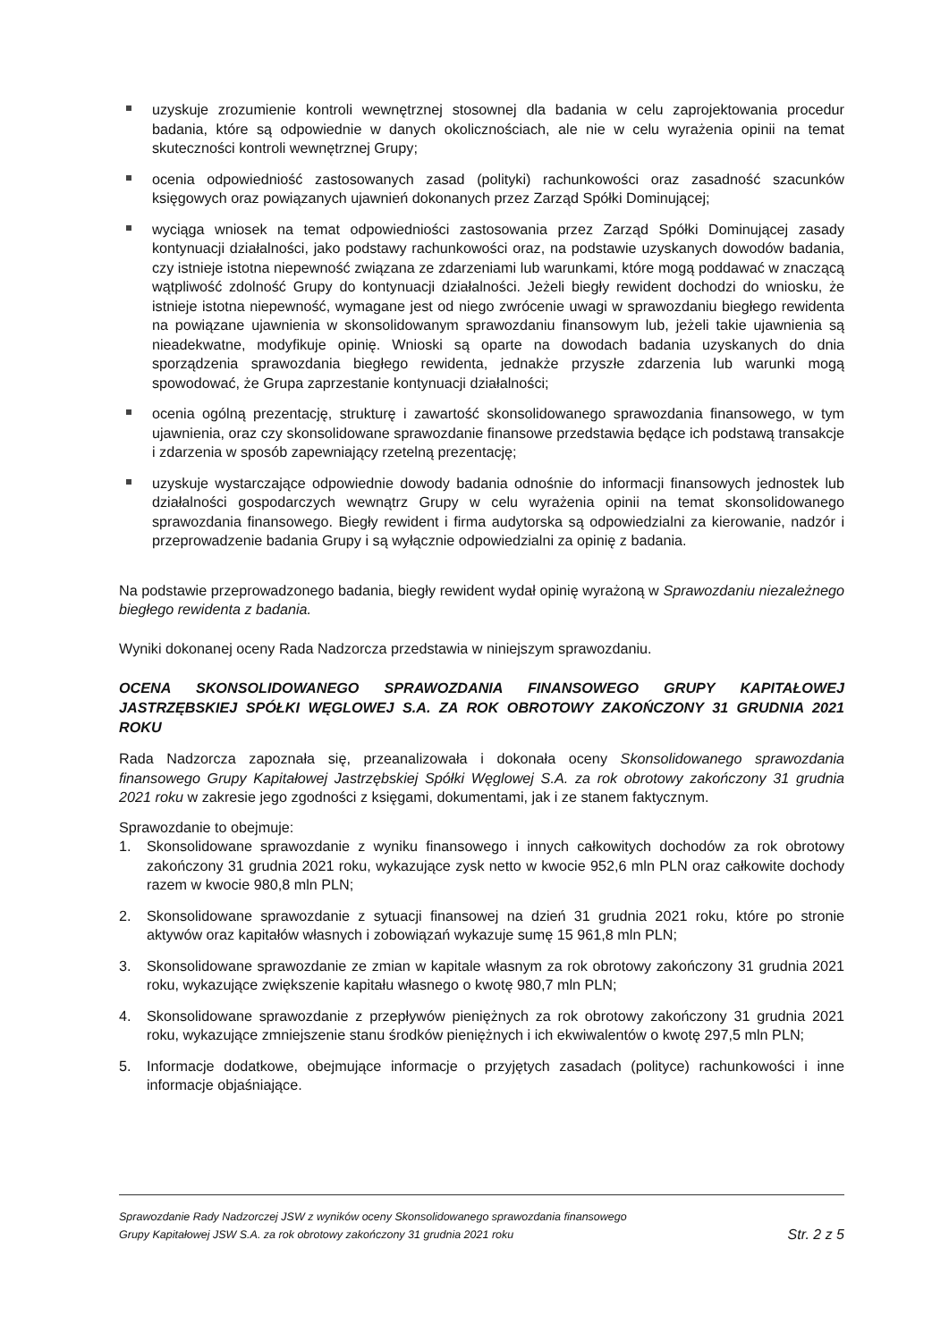uzyskuje zrozumienie kontroli wewnętrznej stosownej dla badania w celu zaprojektowania procedur badania, które są odpowiednie w danych okolicznościach, ale nie w celu wyrażenia opinii na temat skuteczności kontroli wewnętrznej Grupy;
ocenia odpowiedniość zastosowanych zasad (polityki) rachunkowości oraz zasadność szacunków księgowych oraz powiązanych ujawnień dokonanych przez Zarząd Spółki Dominującej;
wyciąga wniosek na temat odpowiedniości zastosowania przez Zarząd Spółki Dominującej zasady kontynuacji działalności, jako podstawy rachunkowości oraz, na podstawie uzyskanych dowodów badania, czy istnieje istotna niepewność związana ze zdarzeniami lub warunkami, które mogą poddawać w znaczącą wątpliwość zdolność Grupy do kontynuacji działalności. Jeżeli biegły rewident dochodzi do wniosku, że istnieje istotna niepewność, wymagane jest od niego zwrócenie uwagi w sprawozdaniu biegłego rewidenta na powiązane ujawnienia w skonsolidowanym sprawozdaniu finansowym lub, jeżeli takie ujawnienia są nieadekwatne, modyfikuje opinię. Wnioski są oparte na dowodach badania uzyskanych do dnia sporządzenia sprawozdania biegłego rewidenta, jednakże przyszłe zdarzenia lub warunki mogą spowodować, że Grupa zaprzestanie kontynuacji działalności;
ocenia ogólną prezentację, strukturę i zawartość skonsolidowanego sprawozdania finansowego, w tym ujawnienia, oraz czy skonsolidowane sprawozdanie finansowe przedstawia będące ich podstawą transakcje i zdarzenia w sposób zapewniający rzetelną prezentację;
uzyskuje wystarczające odpowiednie dowody badania odnośnie do informacji finansowych jednostek lub działalności gospodarczych wewnątrz Grupy w celu wyrażenia opinii na temat skonsolidowanego sprawozdania finansowego. Biegły rewident i firma audytorska są odpowiedzialni za kierowanie, nadzór i przeprowadzenie badania Grupy i są wyłącznie odpowiedzialni za opinię z badania.
Na podstawie przeprowadzonego badania, biegły rewident wydał opinię wyrażoną w Sprawozdaniu niezależnego biegłego rewidenta z badania.
Wyniki dokonanej oceny Rada Nadzorcza przedstawia w niniejszym sprawozdaniu.
OCENA SKONSOLIDOWANEGO SPRAWOZDANIA FINANSOWEGO GRUPY KAPITAŁOWEJ JASTRZĘBSKIEJ SPÓŁKI WĘGLOWEJ S.A. ZA ROK OBROTOWY ZAKOŃCZONY 31 GRUDNIA 2021 ROKU
Rada Nadzorcza zapoznała się, przeanalizowała i dokonała oceny Skonsolidowanego sprawozdania finansowego Grupy Kapitałowej Jastrzębskiej Spółki Węglowej S.A. za rok obrotowy zakończony 31 grudnia 2021 roku w zakresie jego zgodności z księgami, dokumentami, jak i ze stanem faktycznym.
Sprawozdanie to obejmuje:
1. Skonsolidowane sprawozdanie z wyniku finansowego i innych całkowitych dochodów za rok obrotowy zakończony 31 grudnia 2021 roku, wykazujące zysk netto w kwocie 952,6 mln PLN oraz całkowite dochody razem w kwocie 980,8 mln PLN;
2. Skonsolidowane sprawozdanie z sytuacji finansowej na dzień 31 grudnia 2021 roku, które po stronie aktywów oraz kapitałów własnych i zobowiązań wykazuje sumę 15 961,8 mln PLN;
3. Skonsolidowane sprawozdanie ze zmian w kapitale własnym za rok obrotowy zakończony 31 grudnia 2021 roku, wykazujące zwiększenie kapitału własnego o kwotę 980,7 mln PLN;
4. Skonsolidowane sprawozdanie z przepływów pieniężnych za rok obrotowy zakończony 31 grudnia 2021 roku, wykazujące zmniejszenie stanu środków pieniężnych i ich ekwiwalentów o kwotę 297,5 mln PLN;
5. Informacje dodatkowe, obejmujące informacje o przyjętych zasadach (polityce) rachunkowości i inne informacje objaśniające.
Sprawozdanie Rady Nadzorczej JSW z wyników oceny Skonsolidowanego sprawozdania finansowego
Grupy Kapitałowej JSW S.A. za rok obrotowy zakończony 31 grudnia 2021 roku
Str. 2 z 5